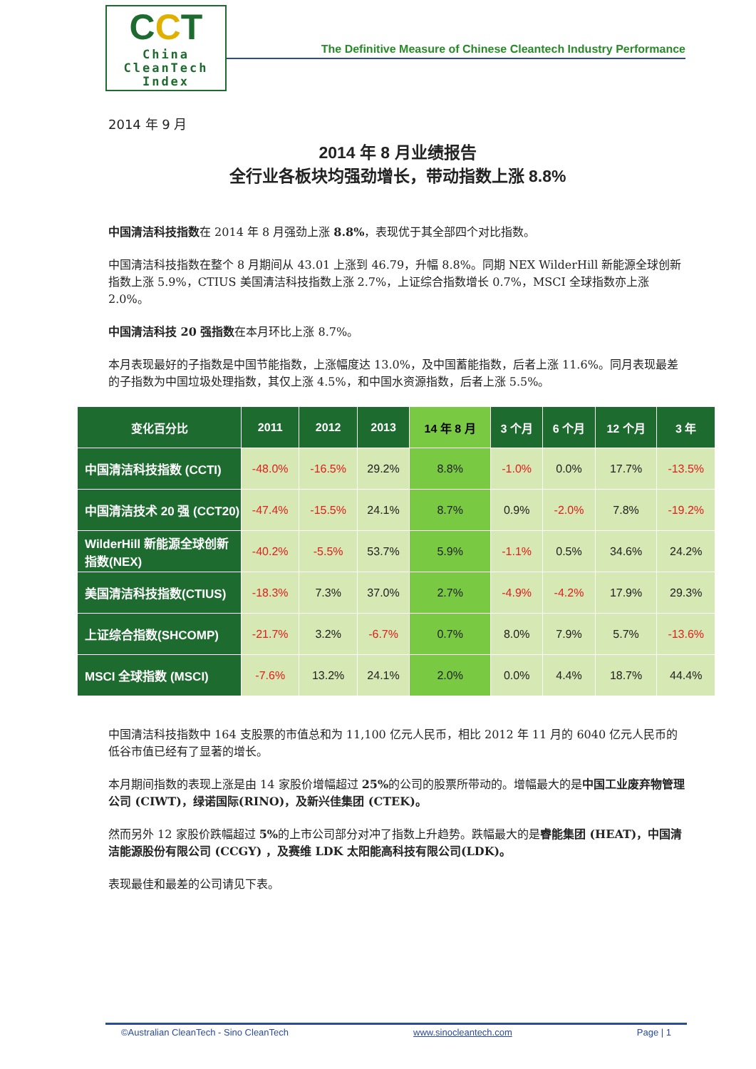CCT
China
CleanTech
Index
The Definitive Measure of Chinese Cleantech Industry Performance
2014 年 9 月
2014 年 8 月业绩报告
全行业各板块均强劲增长，带动指数上涨 8.8%
中国清洁科技指数在 2014 年 8 月强劲上涨 8.8%，表现优于其全部四个对比指数。
中国清洁科技指数在整个 8 月期间从 43.01 上涨到 46.79，升幅 8.8%。同期 NEX WilderHill 新能源全球创新指数上涨 5.9%，CTIUS 美国清洁科技指数上涨 2.7%，上证综合指数增长 0.7%，MSCI 全球指数亦上涨 2.0%。
中国清洁科技 20 强指数在本月环比上涨 8.7%。
本月表现最好的子指数是中国节能指数，上涨幅度达 13.0%，及中国蓄能指数，后者上涨 11.6%。同月表现最差的子指数为中国垃圾处理指数，其仅上涨 4.5%，和中国水资源指数，后者上涨 5.5%。
| 变化百分比 | 2011 | 2012 | 2013 | 14 年 8 月 | 3 个月 | 6 个月 | 12 个月 | 3 年 |
| --- | --- | --- | --- | --- | --- | --- | --- | --- |
| 中国清洁科技指数 (CCTI) | -48.0% | -16.5% | 29.2% | 8.8% | -1.0% | 0.0% | 17.7% | -13.5% |
| 中国清洁技术 20 强 (CCT20) | -47.4% | -15.5% | 24.1% | 8.7% | 0.9% | -2.0% | 7.8% | -19.2% |
| WilderHill 新能源全球创新指数(NEX) | -40.2% | -5.5% | 53.7% | 5.9% | -1.1% | 0.5% | 34.6% | 24.2% |
| 美国清洁科技指数(CTIUS) | -18.3% | 7.3% | 37.0% | 2.7% | -4.9% | -4.2% | 17.9% | 29.3% |
| 上证综合指数(SHCOMP) | -21.7% | 3.2% | -6.7% | 0.7% | 8.0% | 7.9% | 5.7% | -13.6% |
| MSCI 全球指数 (MSCI) | -7.6% | 13.2% | 24.1% | 2.0% | 0.0% | 4.4% | 18.7% | 44.4% |
中国清洁科技指数中 164 支股票的市值总和为 11,100 亿元人民币，相比 2012 年 11 月的 6040 亿元人民币的低谷市值已经有了显著的增长。
本月期间指数的表现上涨是由 14 家股价增幅超过 25% 的公司的股票所带动的。增幅最大的是中国工业废弃物管理公司 (CIWT)，绿诺国际(RINO)，及新兴佳集团 (CTEK)。
然而另外 12 家股价跌幅超过 5% 的上市公司部分对冲了指数上升趋势。跌幅最大的是睿能集团 (HEAT)，中国清洁能源股份有限公司 (CCGY) ，及赛维 LDK 太阳能高科技有限公司(LDK)。
表现最佳和最差的公司请见下表。
©Australian CleanTech - Sino CleanTech www.sinocleantech.com Page | 1